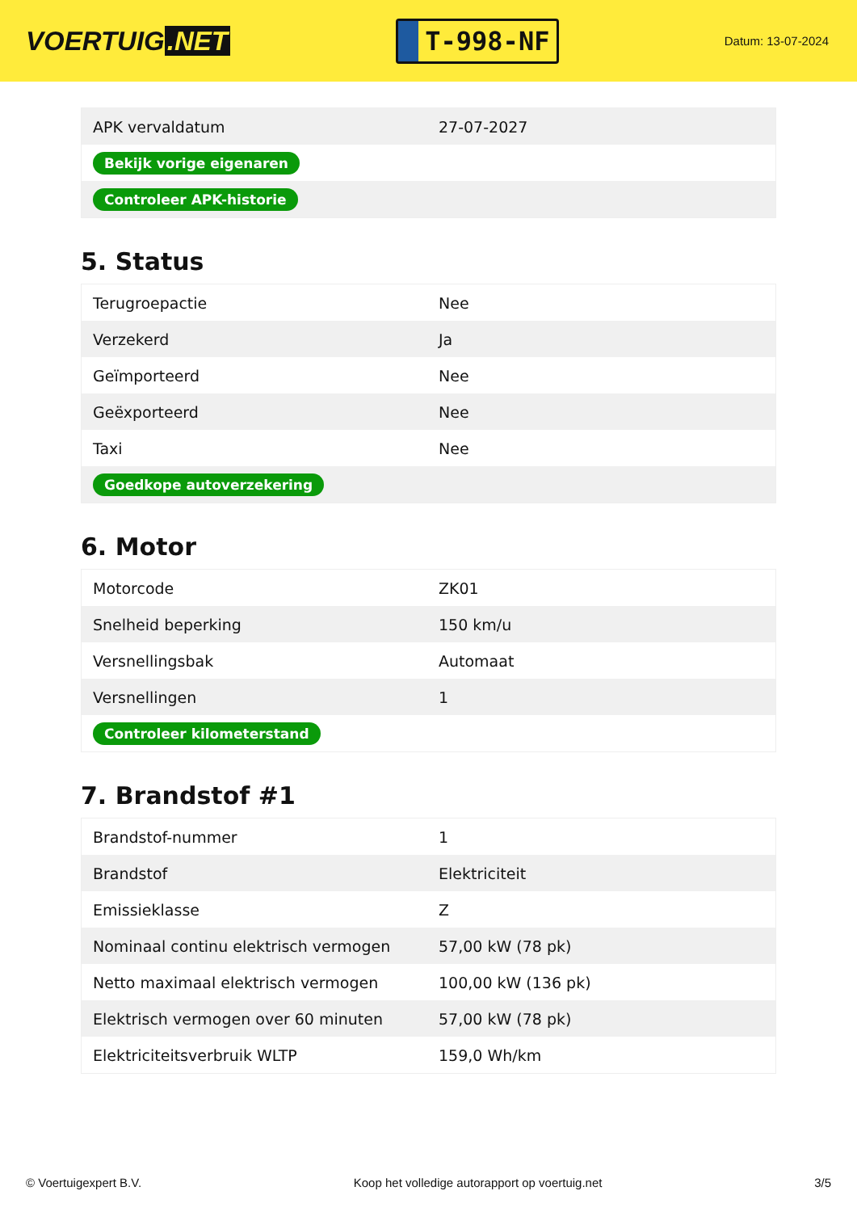VOERTUIG.NET
T-998-NF
Datum: 13-07-2024
| APK vervaldatum | 27-07-2027 |
| Bekijk vorige eigenaren | |
| Controleer APK-historie | |
5. Status
| Terugroepactie | Nee |
| Verzekerd | Ja |
| Geïmporteerd | Nee |
| Geëxporteerd | Nee |
| Taxi | Nee |
| Goedkope autoverzekering | |
6. Motor
| Motorcode | ZK01 |
| Snelheid beperking | 150 km/u |
| Versnellingsbak | Automaat |
| Versnellingen | 1 |
| Controleer kilometerstand | |
7. Brandstof #1
| Brandstof-nummer | 1 |
| Brandstof | Elektriciteit |
| Emissieklasse | Z |
| Nominaal continu elektrisch vermogen | 57,00 kW (78 pk) |
| Netto maximaal elektrisch vermogen | 100,00 kW (136 pk) |
| Elektrisch vermogen over 60 minuten | 57,00 kW (78 pk) |
| Elektriciteitsverbruik WLTP | 159,0 Wh/km |
© Voertuigexpert B.V. Koop het volledige autorapport op voertuig.net 3/5